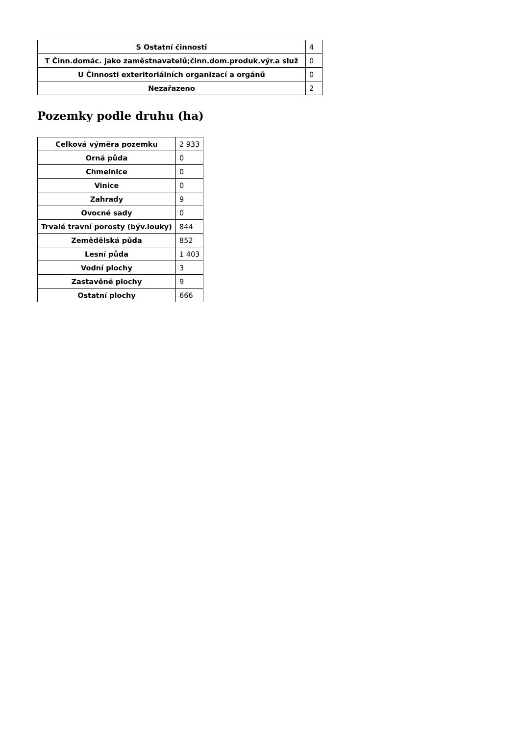| S Ostatní činnosti | 4 |
| T Činn.domác. jako zaměstnavatelů;činn.dom.produk.výr.a služ | 0 |
| U Činnosti exteritoriálních organizací a orgánů | 0 |
| Nezařazeno | 2 |
Pozemky podle druhu (ha)
| Celková výměra pozemku | 2 933 |
| Orná půda | 0 |
| Chmelnice | 0 |
| Vinice | 0 |
| Zahrady | 9 |
| Ovocné sady | 0 |
| Trvalé travní porosty (býv.louky) | 844 |
| Zemědělská půda | 852 |
| Lesní půda | 1 403 |
| Vodní plochy | 3 |
| Zastavěné plochy | 9 |
| Ostatní plochy | 666 |